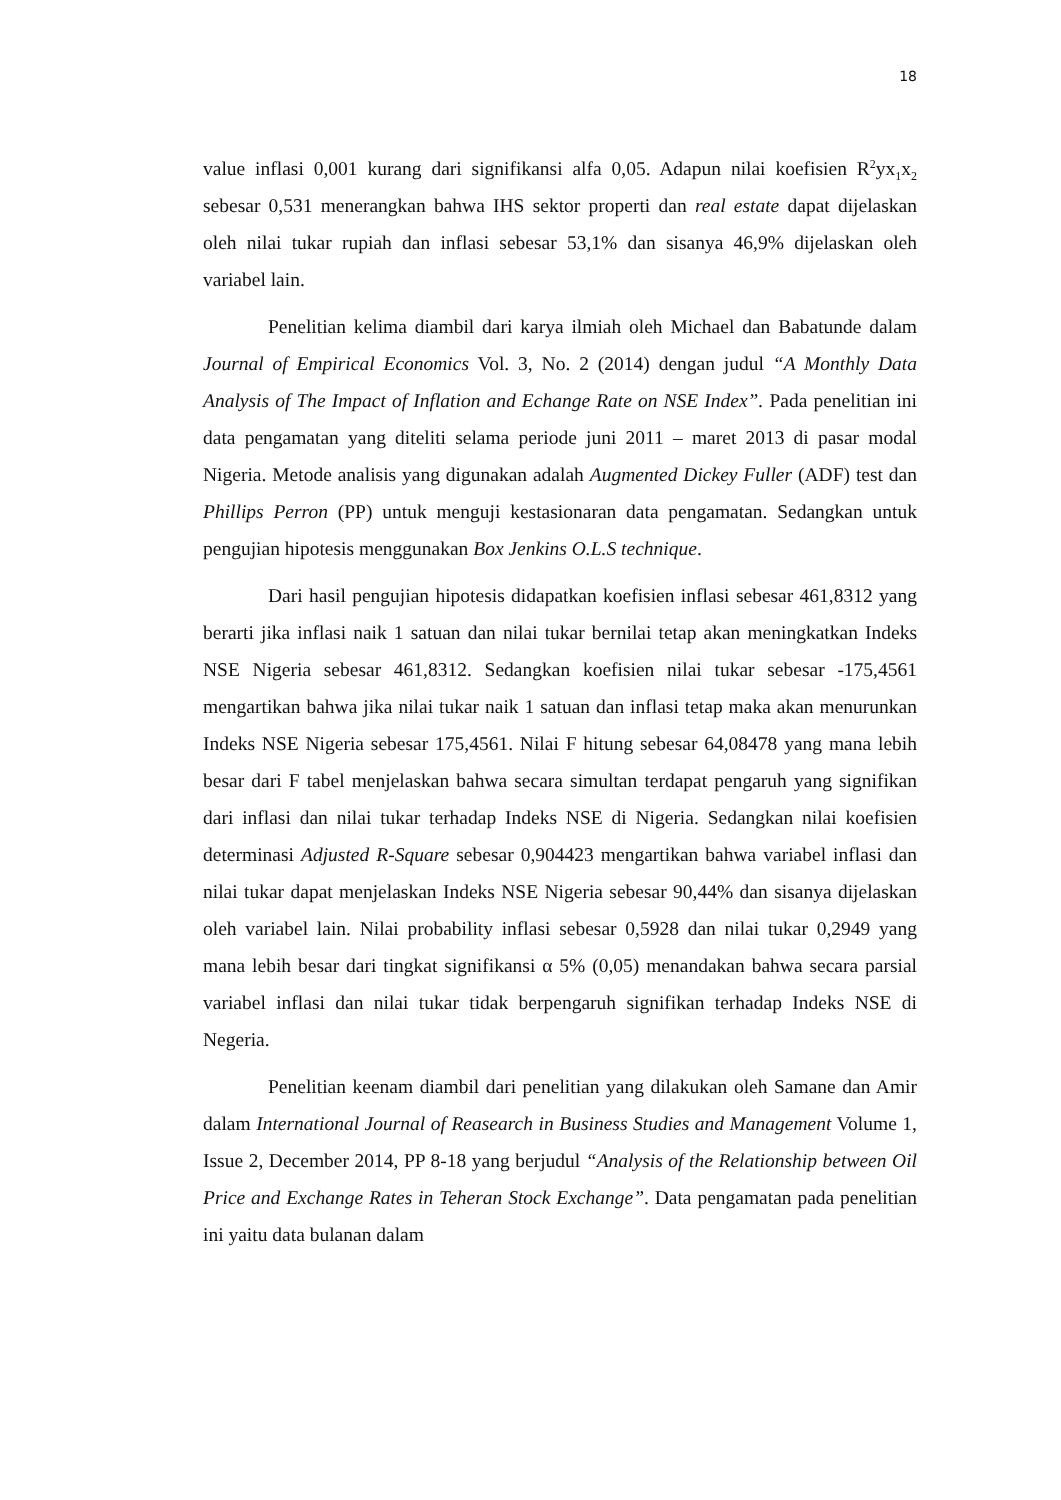18
value inflasi 0,001 kurang dari signifikansi alfa 0,05. Adapun nilai koefisien R<sup>2</sup>yx<sub>1</sub>x<sub>2</sub> sebesar 0,531 menerangkan bahwa IHS sektor properti dan real estate dapat dijelaskan oleh nilai tukar rupiah dan inflasi sebesar 53,1% dan sisanya 46,9% dijelaskan oleh variabel lain.
Penelitian kelima diambil dari karya ilmiah oleh Michael dan Babatunde dalam Journal of Empirical Economics Vol. 3, No. 2 (2014) dengan judul “A Monthly Data Analysis of The Impact of Inflation and Echange Rate on NSE Index”. Pada penelitian ini data pengamatan yang diteliti selama periode juni 2011 – maret 2013 di pasar modal Nigeria. Metode analisis yang digunakan adalah Augmented Dickey Fuller (ADF) test dan Phillips Perron (PP) untuk menguji kestasionaran data pengamatan. Sedangkan untuk pengujian hipotesis menggunakan Box Jenkins O.L.S technique.
Dari hasil pengujian hipotesis didapatkan koefisien inflasi sebesar 461,8312 yang berarti jika inflasi naik 1 satuan dan nilai tukar bernilai tetap akan meningkatkan Indeks NSE Nigeria sebesar 461,8312. Sedangkan koefisien nilai tukar sebesar -175,4561 mengartikan bahwa jika nilai tukar naik 1 satuan dan inflasi tetap maka akan menurunkan Indeks NSE Nigeria sebesar 175,4561. Nilai F hitung sebesar 64,08478 yang mana lebih besar dari F tabel menjelaskan bahwa secara simultan terdapat pengaruh yang signifikan dari inflasi dan nilai tukar terhadap Indeks NSE di Nigeria. Sedangkan nilai koefisien determinasi Adjusted R-Square sebesar 0,904423 mengartikan bahwa variabel inflasi dan nilai tukar dapat menjelaskan Indeks NSE Nigeria sebesar 90,44% dan sisanya dijelaskan oleh variabel lain. Nilai probability inflasi sebesar 0,5928 dan nilai tukar 0,2949 yang mana lebih besar dari tingkat signifikansi α 5% (0,05) menandakan bahwa secara parsial variabel inflasi dan nilai tukar tidak berpengaruh signifikan terhadap Indeks NSE di Negeria.
Penelitian keenam diambil dari penelitian yang dilakukan oleh Samane dan Amir dalam International Journal of Reasearch in Business Studies and Management Volume 1, Issue 2, December 2014, PP 8-18 yang berjudul “Analysis of the Relationship between Oil Price and Exchange Rates in Teheran Stock Exchange”. Data pengamatan pada penelitian ini yaitu data bulanan dalam